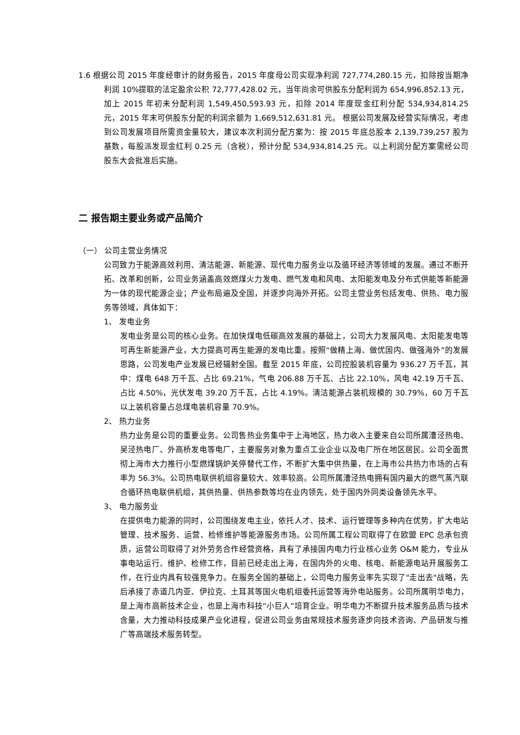1.6 根据公司 2015 年度经审计的财务报告，2015 年度母公司实现净利润 727,774,280.15 元，扣除按当期净利润 10%提取的法定盈余公积 72,777,428.02 元，当年尚余可供股东分配利润为 654,996,852.13 元，加上 2015 年初未分配利润 1,549,450,593.93 元，扣除 2014 年度现金红利分配 534,934,814.25 元，2015 年末可供股东分配的利润余额为 1,669,512,631.81 元。 根据公司发展及经营实际情况，考虑到公司发展项目所需资金量较大，建议本次利润分配方案为：按 2015 年底总股本 2,139,739,257 股为基数，每股派发现金红利 0.25 元（含税），预计分配 534,934,814.25 元。以上利润分配方案需经公司股东大会批准后实施。
二 报告期主要业务或产品简介
（一） 公司主营业务情况
公司致力于能源高效利用、清洁能源、新能源、现代电力服务业以及循环经济等领域的发展。通过不断开拓、改革和创新，公司业务涵盖高效燃煤火力发电、燃气发电和风电、太阳能发电及分布式供能等新能源为一体的现代能源企业；产业布局遍及全国，并逐步向海外开拓。公司主营业务包括发电、供热、电力服务等领域，具体如下：
1、 发电业务
发电业务是公司的核心业务。在加快煤电低碳高效发展的基础上，公司大力发展风电、太阳能发电等可再生新能源产业，大力提高可再生能源的发电比重。按照“做精上海、做优国内、做强海外”的发展思路，公司发电产业发展已经辐射全国。截至 2015 年底，公司控股装机容量为 936.27 万千瓦，其中：煤电 648 万千瓦、占比 69.21%，气电 206.88 万千瓦、占比 22.10%，风电 42.19 万千瓦、占比 4.50%，光伏发电 39.20 万千瓦，占比 4.19%。清洁能源占装机规模的 30.79%，60 万千瓦以上装机容量占总煤电装机容量 70.9%。
2、 热力业务
热力业务是公司的重要业务。公司售热业务集中于上海地区，热力收入主要来自公司所属漕泾热电、吴泾热电厂、外高桥发电等电厂，主要服务对象为重点工业企业以及电厂所在地区居民。公司全面贯彻上海市大力推行小型燃煤锅炉关停替代工作，不断扩大集中供热量，在上海市公共热力市场的占有率为 56.3%。公司热电联供机组容量较大、效率较高。公司所属漕泾热电拥有国内最大的燃气蒸汽联合循环热电联供机组，其供热量、供热参数等均在业内领先，处于国内外同类设备领先水平。
3、 电力服务业
在提供电力能源的同时，公司围绕发电主业，依托人才、技术、运行管理等多种内在优势，扩大电站管理、技术服务、运营、检修维护等能源服务市场。公司所属工程公司取得了在欧盟 EPC 总承包资质，运营公司取得了对外劳务合作经营资格，具有了承接国内电力行业核心业务 O&M 能力，专业从事电站运行、维护、检修工作，目前已经走出上海，在国内外的火电、核电、新能源电站开展服务工作，在行业内具有较强竞争力。在服务全国的基础上，公司电力服务业率先实现了"走出去"战略，先后承接了赤道几内亚、伊拉克、土耳其等国火电机组委托运营等海外电站服务。公司所属明华电力，是上海市高新技术企业，也是上海市科技“小巨人”培育企业。明华电力不断提升技术服务品质与技术含量，大力推动科技成果产业化进程，促进公司业务由常规技术服务逐步向技术咨询、产品研发与推广等高端技术服务转型。